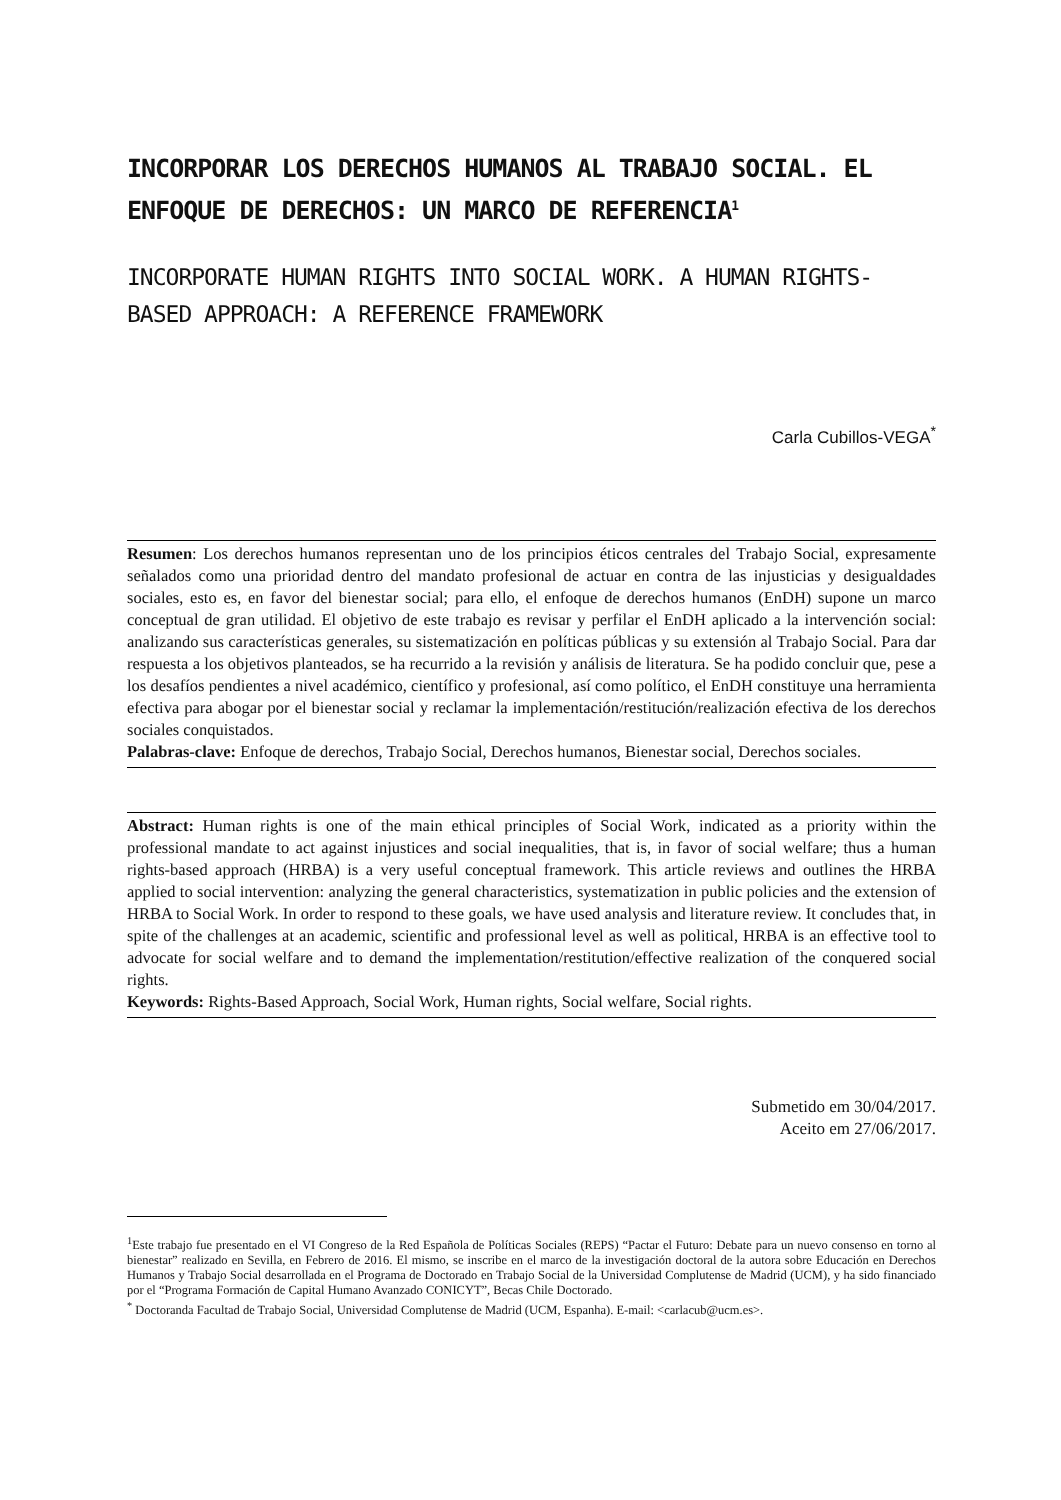INCORPORAR LOS DERECHOS HUMANOS AL TRABAJO SOCIAL. EL ENFOQUE DE DERECHOS: UN MARCO DE REFERENCIA<sup>1</sup>
INCORPORATE HUMAN RIGHTS INTO SOCIAL WORK. A HUMAN RIGHTS-BASED APPROACH: A REFERENCE FRAMEWORK
Carla Cubillos-VEGA<sup>*</sup>
Resumen: Los derechos humanos representan uno de los principios éticos centrales del Trabajo Social, expresamente señalados como una prioridad dentro del mandato profesional de actuar en contra de las injusticias y desigualdades sociales, esto es, en favor del bienestar social; para ello, el enfoque de derechos humanos (EnDH) supone un marco conceptual de gran utilidad. El objetivo de este trabajo es revisar y perfilar el EnDH aplicado a la intervención social: analizando sus características generales, su sistematización en políticas públicas y su extensión al Trabajo Social. Para dar respuesta a los objetivos planteados, se ha recurrido a la revisión y análisis de literatura. Se ha podido concluir que, pese a los desafíos pendientes a nivel académico, científico y profesional, así como político, el EnDH constituye una herramienta efectiva para abogar por el bienestar social y reclamar la implementación/restitución/realización efectiva de los derechos sociales conquistados.
Palabras-clave: Enfoque de derechos, Trabajo Social, Derechos humanos, Bienestar social, Derechos sociales.
Abstract: Human rights is one of the main ethical principles of Social Work, indicated as a priority within the professional mandate to act against injustices and social inequalities, that is, in favor of social welfare; thus a human rights-based approach (HRBA) is a very useful conceptual framework. This article reviews and outlines the HRBA applied to social intervention: analyzing the general characteristics, systematization in public policies and the extension of HRBA to Social Work. In order to respond to these goals, we have used analysis and literature review. It concludes that, in spite of the challenges at an academic, scientific and professional level as well as political, HRBA is an effective tool to advocate for social welfare and to demand the implementation/restitution/effective realization of the conquered social rights.
Keywords: Rights-Based Approach, Social Work, Human rights, Social welfare, Social rights.
Submetido em 30/04/2017.
Aceito em 27/06/2017.
<sup>1</sup> Este trabajo fue presentado en el VI Congreso de la Red Española de Políticas Sociales (REPS) “Pactar el Futuro: Debate para un nuevo consenso en torno al bienestar” realizado en Sevilla, en Febrero de 2016. El mismo, se inscribe en el marco de la investigación doctoral de la autora sobre Educación en Derechos Humanos y Trabajo Social desarrollada en el Programa de Doctorado en Trabajo Social de la Universidad Complutense de Madrid (UCM), y ha sido financiado por el “Programa Formación de Capital Humano Avanzado CONICYT”, Becas Chile Doctorado.
<sup>*</sup> Doctoranda Facultad de Trabajo Social, Universidad Complutense de Madrid (UCM, Espanha). E-mail: <carlacub@ucm.es>.